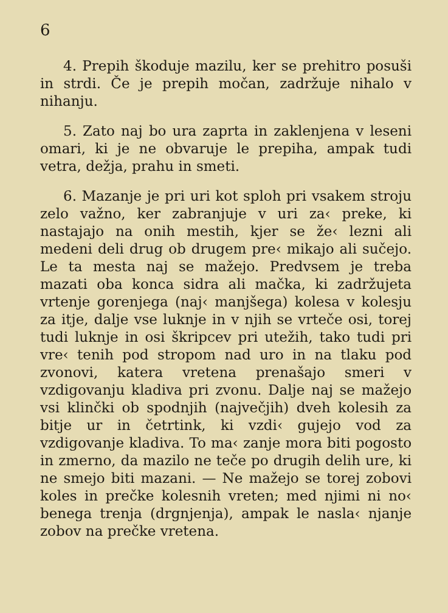6
4. Prepih škoduje mazilu, ker se prehitro posuši in strdi. Če je prepih močan, zadržuje nihalo v nihanju.
5. Zato naj bo ura zaprta in zaklenjena v leseni omari, ki je ne obvaruje le prepiha, ampak tudi vetra, dežja, prahu in smeti.
6. Mazanje je pri uri kot sploh pri vsakem stroju zelo važno, ker zabranjuje v uri za‹ preke, ki nastajajo na onih mestih, kjer se že‹ lezni ali medeni deli drug ob drugem pre‹ mikajo ali sučejo. Le ta mesta naj se mažejo. Predvsem je treba mazati oba konca sidra ali mačka, ki zadržujeta vrtenje gorenjega (naj‹ manjšega) kolesa v kolesju za itje, dalje vse luknje in v njih se vrteče osi, torej tudi luknje in osi škripcev pri utežih, tako tudi pri vre‹ tenih pod stropom nad uro in na tlaku pod zvonovi, katera vretena prenašajo smeri v vzdigovanju kladiva pri zvonu. Dalje naj se mažejo vsi klinčki ob spodnjih (največjih) dveh kolesih za bitje ur in četrtink, ki vzdi‹ gujejo vod za vzdigovanje kladiva. To ma‹ zanje mora biti pogosto in zmerno, da mazilo ne teče po drugih delih ure, ki ne smejo biti mazani. — Ne mažejo se torej zobovi koles in prečke kolesnih vreten; med njimi ni no‹ benega trenja (drgnjenja), ampak le nasla‹ njanje zobov na prečke vretena.